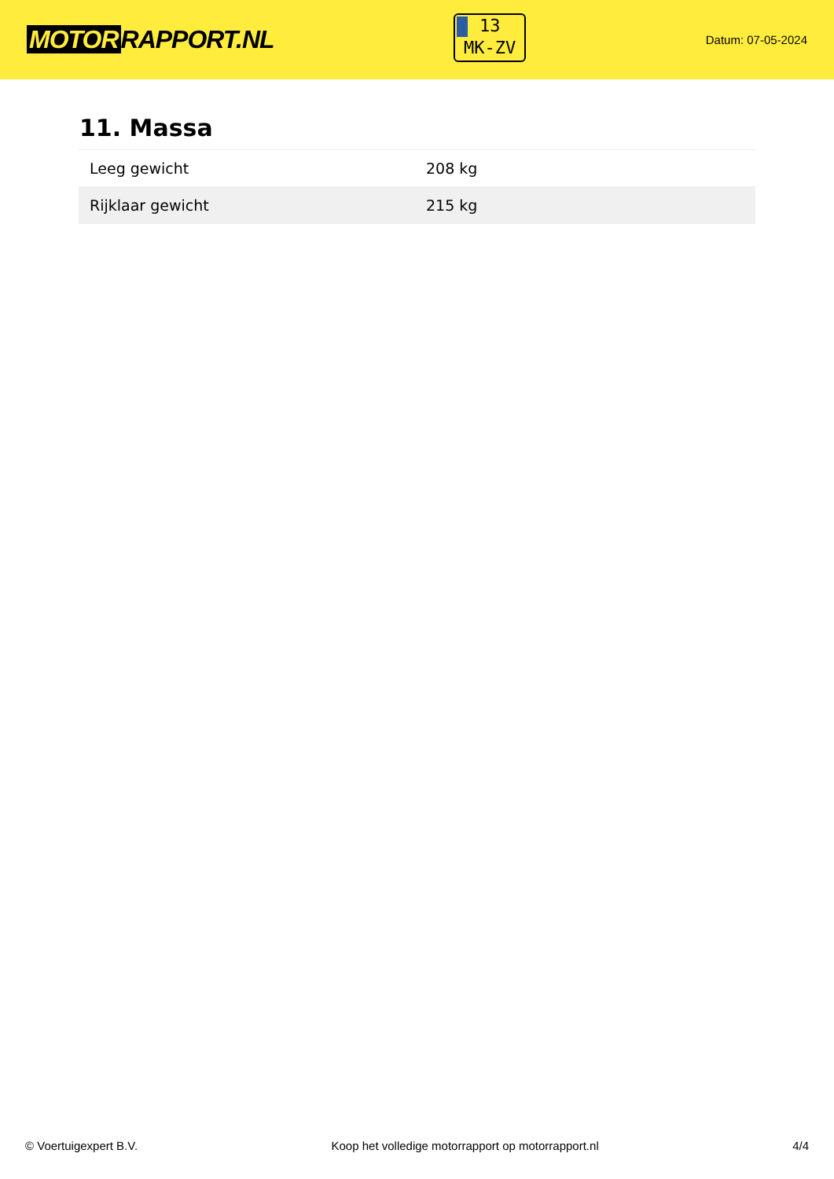MOTOR RAPPORT.NL
13
MK-ZV
Datum: 07-05-2024
11. Massa
| Leeg gewicht | 208 kg |
| Rijklaar gewicht | 215 kg |
© Voertuigexpert B.V. Koop het volledige motorrapport op motorrapport.nl 4/4